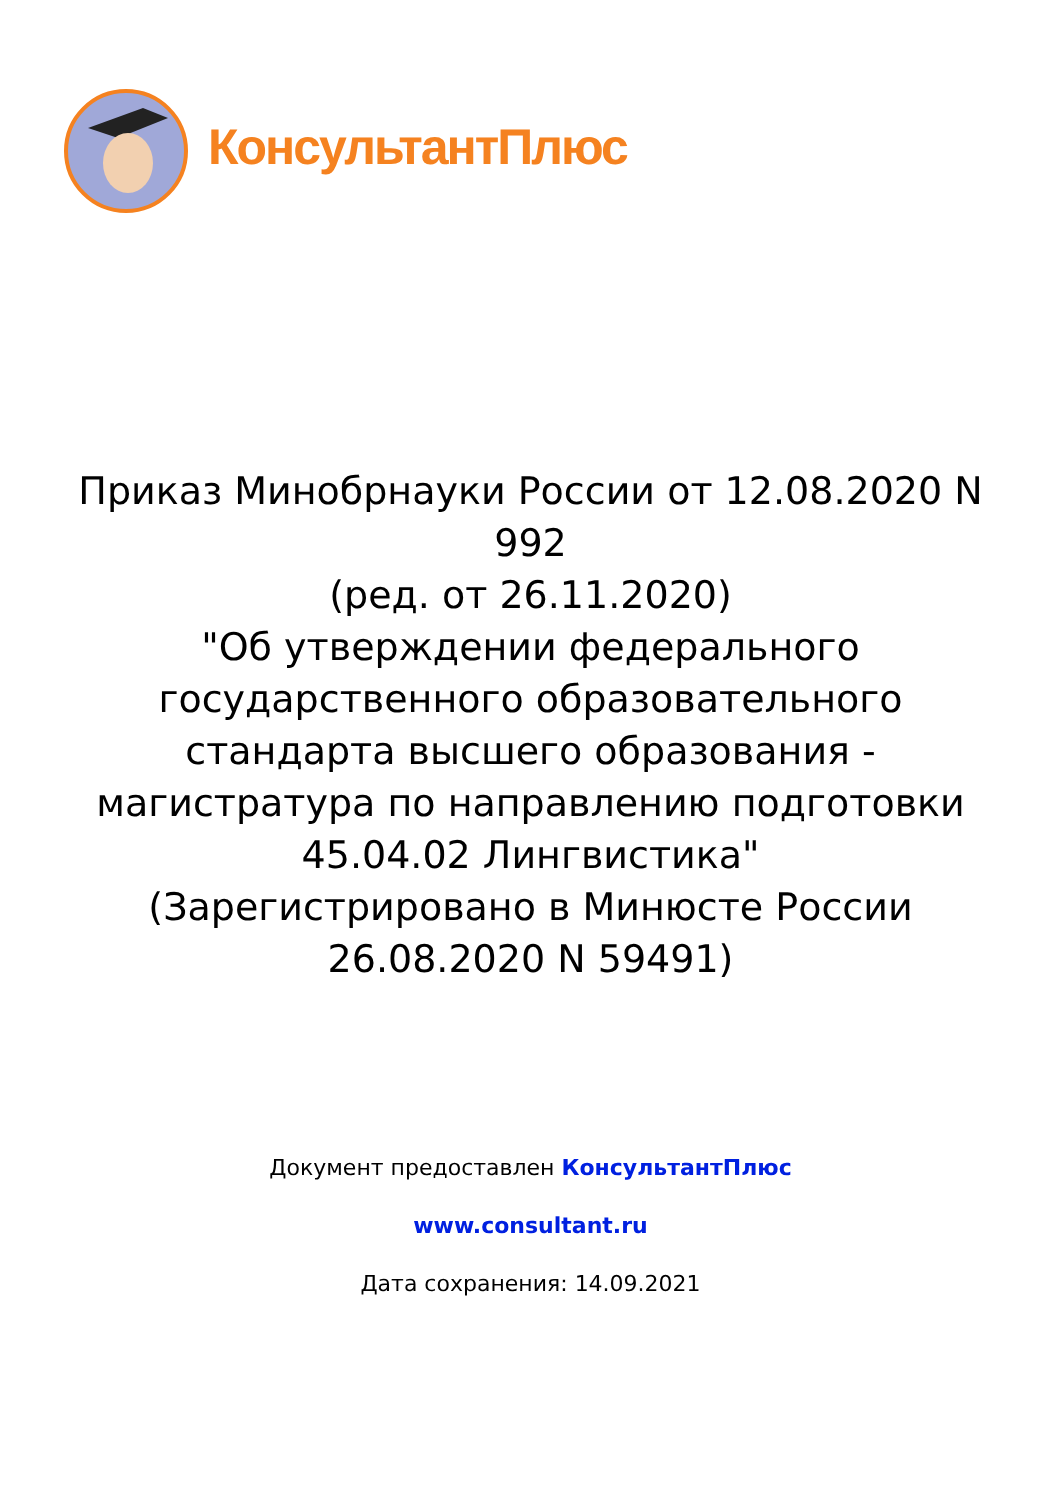КонсультантПлюс
Приказ Минобрнауки России от 12.08.2020 N 992
(ред. от 26.11.2020)
"Об утверждении федерального государственного образовательного стандарта высшего образования - магистратура по направлению подготовки 45.04.02 Лингвистика"
(Зарегистрировано в Минюсте России 26.08.2020 N 59491)
Документ предоставлен КонсультантПлюс
www.consultant.ru
Дата сохранения: 14.09.2021